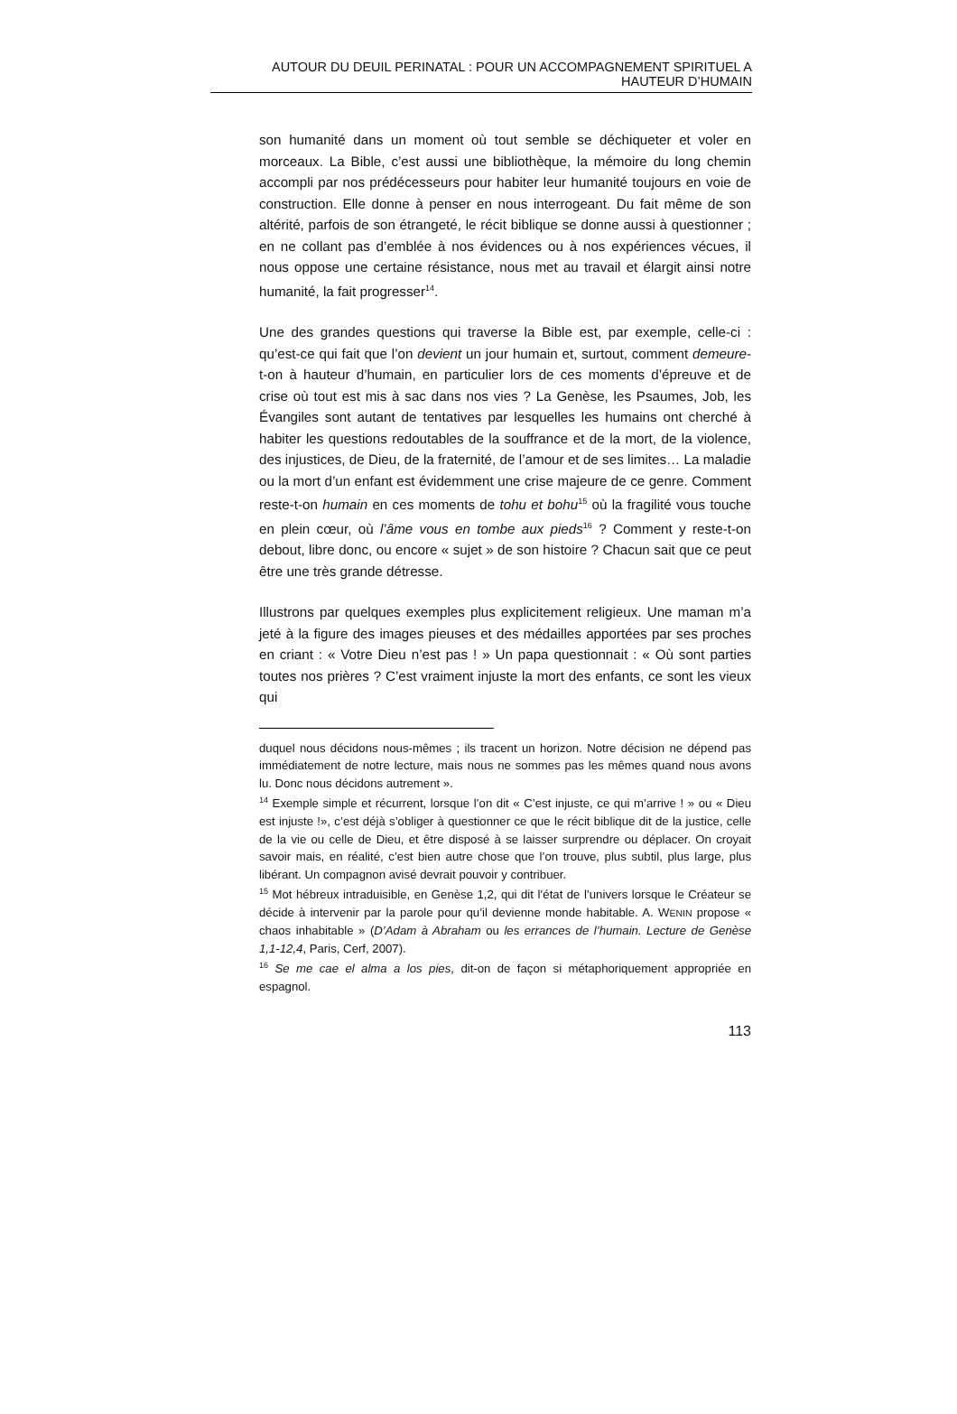AUTOUR DU DEUIL PERINATAL : POUR UN ACCOMPAGNEMENT SPIRITUEL A HAUTEUR D’HUMAIN
son humanité dans un moment où tout semble se déchiqueter et voler en morceaux. La Bible, c’est aussi une bibliothèque, la mémoire du long chemin accompli par nos prédécesseurs pour habiter leur humanité toujours en voie de construction. Elle donne à penser en nous interrogeant. Du fait même de son altérité, parfois de son étrangeté, le récit biblique se donne aussi à questionner ; en ne collant pas d’emblée à nos évidences ou à nos expériences vécues, il nous oppose une certaine résistance, nous met au travail et élargit ainsi notre humanité, la fait progresser<sup>14</sup>.
Une des grandes questions qui traverse la Bible est, par exemple, celle-ci : qu’est-ce qui fait que l’on devient un jour humain et, surtout, comment demeure-t-on à hauteur d’humain, en particulier lors de ces moments d’épreuve et de crise où tout est mis à sac dans nos vies ? La Genèse, les Psaumes, Job, les Évangiles sont autant de tentatives par lesquelles les humains ont cherché à habiter les questions redoutables de la souffrance et de la mort, de la violence, des injustices, de Dieu, de la fraternité, de l’amour et de ses limites… La maladie ou la mort d’un enfant est évidemment une crise majeure de ce genre. Comment reste-t-on humain en ces moments de tohu et bohu<sup>15</sup> où la fragilité vous touche en plein cœur, où l’âme vous en tombe aux pieds<sup>16</sup> ? Comment y reste-t-on debout, libre donc, ou encore « sujet » de son histoire ? Chacun sait que ce peut être une très grande détresse.
Illustrons par quelques exemples plus explicitement religieux. Une maman m’a jeté à la figure des images pieuses et des médailles apportées par ses proches en criant : « Votre Dieu n’est pas ! » Un papa questionnait : « Où sont parties toutes nos prières ? C’est vraiment injuste la mort des enfants, ce sont les vieux qui
duquel nous décidons nous-mêmes ; ils tracent un horizon. Notre décision ne dépend pas immédiatement de notre lecture, mais nous ne sommes pas les mêmes quand nous avons lu. Donc nous décidons autrement ».
<sup>14</sup> Exemple simple et récurrent, lorsque l’on dit « C’est injuste, ce qui m’arrive ! » ou « Dieu est injuste !», c’est déjà s’obliger à questionner ce que le récit biblique dit de la justice, celle de la vie ou celle de Dieu, et être disposé à se laisser surprendre ou déplacer. On croyait savoir mais, en réalité, c’est bien autre chose que l’on trouve, plus subtil, plus large, plus libérant. Un compagnon avisé devrait pouvoir y contribuer.
<sup>15</sup> Mot hébreux intraduisible, en Genèse 1,2, qui dit l’état de l’univers lorsque le Créateur se décide à intervenir par la parole pour qu’il devienne monde habitable. A. WENIN propose « chaos inhabitable » (D’Adam à Abraham ou les errances de l’humain. Lecture de Genèse 1,1-12,4, Paris, Cerf, 2007).
<sup>16</sup> Se me cae el alma a los pies, dit-on de façon si métaphoriquement appropriée en espagnol.
113